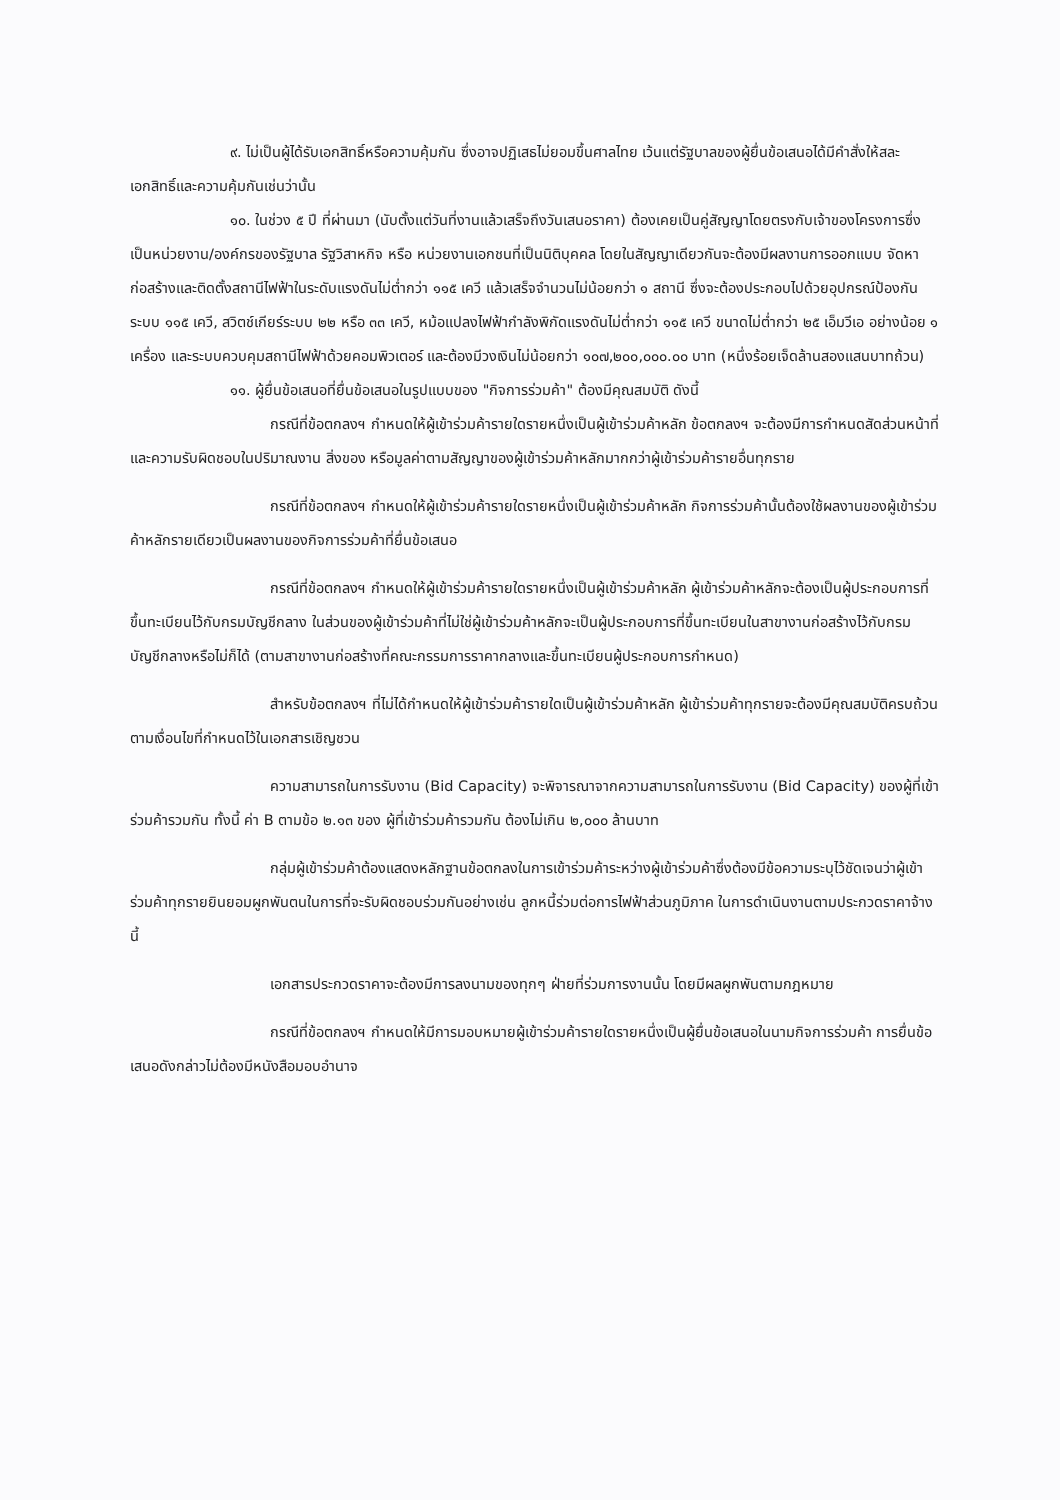๙. ไม่เป็นผู้ได้รับเอกสิทธิ์หรือความคุ้มกัน ซึ่งอาจปฏิเสธไม่ยอมขึ้นศาลไทย เว้นแต่รัฐบาลของผู้ยื่นข้อเสนอได้มีคำสั่งให้สละเอกสิทธิ์และความคุ้มกันเช่นว่านั้น
๑๐. ในช่วง ๕ ปี ที่ผ่านมา (นับตั้งแต่วันที่งานแล้วเสร็จถึงวันเสนอราคา) ต้องเคยเป็นคู่สัญญาโดยตรงกับเจ้าของโครงการซึ่งเป็นหน่วยงาน/องค์กรของรัฐบาล รัฐวิสาหกิจ หรือ หน่วยงานเอกชนที่เป็นนิติบุคคล โดยในสัญญาเดียวกันจะต้องมีผลงานการออกแบบ จัดหา ก่อสร้างและติดตั้งสถานีไฟฟ้าในระดับแรงดันไม่ต่ำกว่า ๑๑๕ เควี แล้วเสร็จจำนวนไม่น้อยกว่า ๑ สถานี ซึ่งจะต้องประกอบไปด้วยอุปกรณ์ป้องกันระบบ ๑๑๕ เควี, สวิตช์เกียร์ระบบ ๒๒ หรือ ๓๓ เควี, หม้อแปลงไฟฟ้ากำลังพิกัดแรงดันไม่ต่ำกว่า ๑๑๕ เควี ขนาดไม่ต่ำกว่า ๒๕ เอ็มวีเอ อย่างน้อย ๑ เครื่อง และระบบควบคุมสถานีไฟฟ้าด้วยคอมพิวเตอร์ และต้องมีวงเงินไม่น้อยกว่า ๑๐๗,๒๐๐,๐๐๐.๐๐ บาท (หนึ่งร้อยเจ็ดล้านสองแสนบาทถ้วน)
๑๑. ผู้ยื่นข้อเสนอที่ยื่นข้อเสนอในรูปแบบของ "กิจการร่วมค้า" ต้องมีคุณสมบัติ ดังนี้
กรณีที่ข้อตกลงฯ กำหนดให้ผู้เข้าร่วมค้ารายใดรายหนึ่งเป็นผู้เข้าร่วมค้าหลัก ข้อตกลงฯ จะต้องมีการกำหนดสัดส่วนหน้าที่ และความรับผิดชอบในปริมาณงาน สิ่งของ หรือมูลค่าตามสัญญาของผู้เข้าร่วมค้าหลักมากกว่าผู้เข้าร่วมค้ารายอื่นทุกราย
กรณีที่ข้อตกลงฯ กำหนดให้ผู้เข้าร่วมค้ารายใดรายหนึ่งเป็นผู้เข้าร่วมค้าหลัก กิจการร่วมค้านั้นต้องใช้ผลงานของผู้เข้าร่วมค้าหลักรายเดียวเป็นผลงานของกิจการร่วมค้าที่ยื่นข้อเสนอ
กรณีที่ข้อตกลงฯ กำหนดให้ผู้เข้าร่วมค้ารายใดรายหนึ่งเป็นผู้เข้าร่วมค้าหลัก ผู้เข้าร่วมค้าหลักจะต้องเป็นผู้ประกอบการที่ขึ้นทะเบียนไว้กับกรมบัญชีกลาง ในส่วนของผู้เข้าร่วมค้าที่ไม่ใช่ผู้เข้าร่วมค้าหลักจะเป็นผู้ประกอบการที่ขึ้นทะเบียนในสาขางานก่อสร้างไว้กับกรมบัญชีกลางหรือไม่ก็ได้ (ตามสาขางานก่อสร้างที่คณะกรรมการราคากลางและขึ้นทะเบียนผู้ประกอบการกำหนด)
สำหรับข้อตกลงฯ ที่ไม่ได้กำหนดให้ผู้เข้าร่วมค้ารายใดเป็นผู้เข้าร่วมค้าหลัก ผู้เข้าร่วมค้าทุกรายจะต้องมีคุณสมบัติครบถ้วนตามเงื่อนไขที่กำหนดไว้ในเอกสารเชิญชวน
ความสามารถในการรับงาน (Bid Capacity) จะพิจารณาจากความสามารถในการรับงาน (Bid Capacity) ของผู้ที่เข้าร่วมค้ารวมกัน ทั้งนี้ ค่า B ตามข้อ ๒.๑๓ ของ ผู้ที่เข้าร่วมค้ารวมกัน ต้องไม่เกิน ๒,๐๐๐ ล้านบาท
กลุ่มผู้เข้าร่วมค้าต้องแสดงหลักฐานข้อตกลงในการเข้าร่วมค้าระหว่างผู้เข้าร่วมค้าซึ่งต้องมีข้อความระบุไว้ชัดเจนว่าผู้เข้าร่วมค้าทุกรายยินยอมผูกพันตนในการที่จะรับผิดชอบร่วมกันอย่างเช่น ลูกหนี้ร่วมต่อการไฟฟ้าส่วนภูมิภาค ในการดำเนินงานตามประกวดราคาจ้างนี้
เอกสารประกวดราคาจะต้องมีการลงนามของทุกๆ ฝ่ายที่ร่วมการงานนั้น โดยมีผลผูกพันตามกฎหมาย
กรณีที่ข้อตกลงฯ กำหนดให้มีการมอบหมายผู้เข้าร่วมค้ารายใดรายหนึ่งเป็นผู้ยื่นข้อเสนอในนามกิจการร่วมค้า การยื่นข้อเสนอดังกล่าวไม่ต้องมีหนังสือมอบอำนาจ